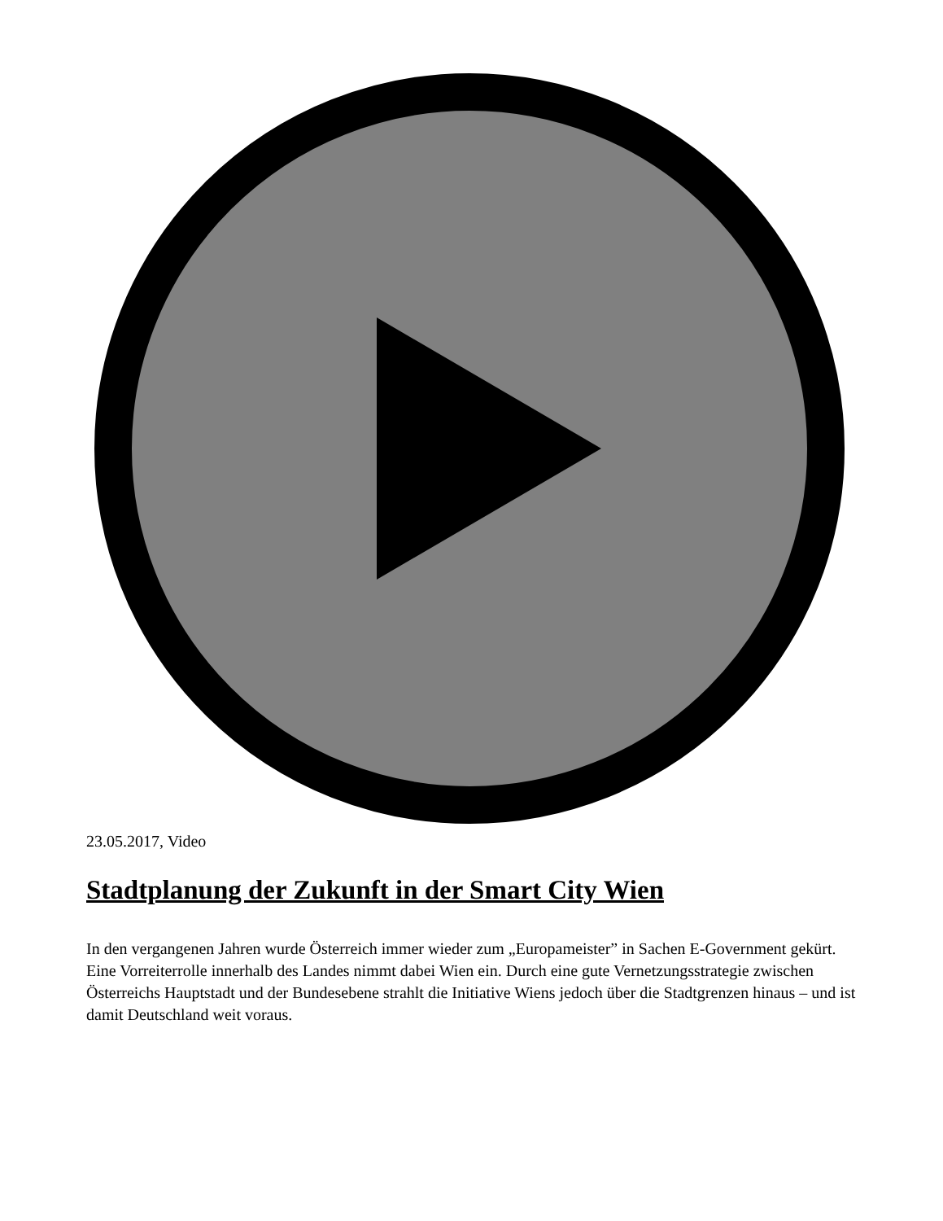23.05.2017, Video
Stadtplanung der Zukunft in der Smart City Wien
In den vergangenen Jahren wurde Österreich immer wieder zum „Europameister” in Sachen E-Government gekürt. Eine Vorreiterrolle innerhalb des Landes nimmt dabei Wien ein. Durch eine gute Vernetzungsstrategie zwischen Österreichs Hauptstadt und der Bundesebene strahlt die Initiative Wiens jedoch über die Stadtgrenzen hinaus – und ist damit Deutschland weit voraus.